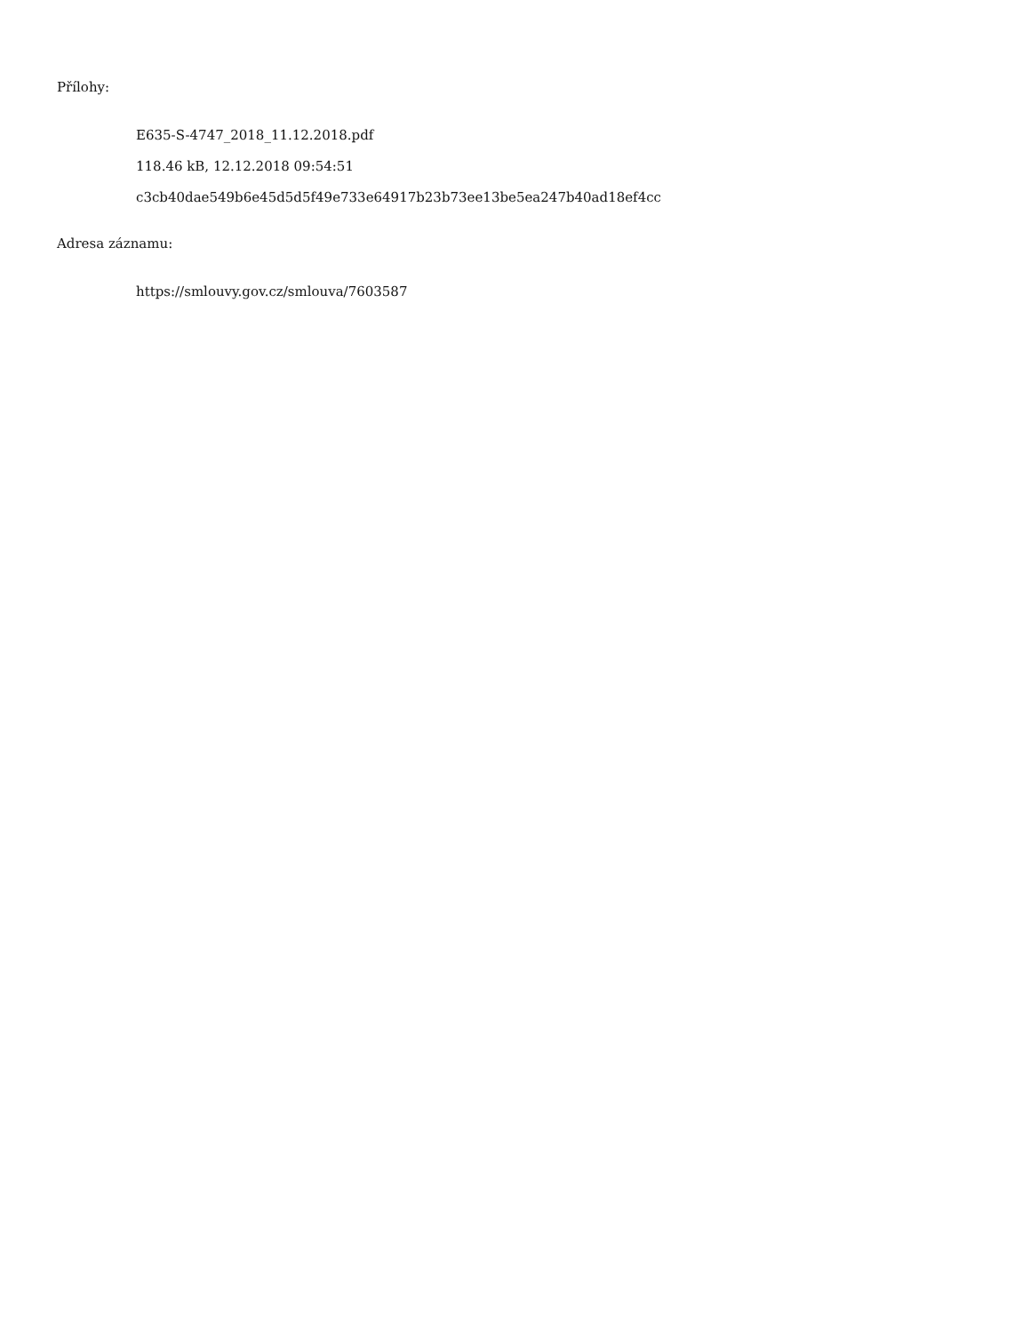Přílohy:
E635-S-4747_2018_11.12.2018.pdf
118.46 kB, 12.12.2018 09:54:51
c3cb40dae549b6e45d5d5f49e733e64917b23b73ee13be5ea247b40ad18ef4cc
Adresa záznamu:
https://smlouvy.gov.cz/smlouva/7603587